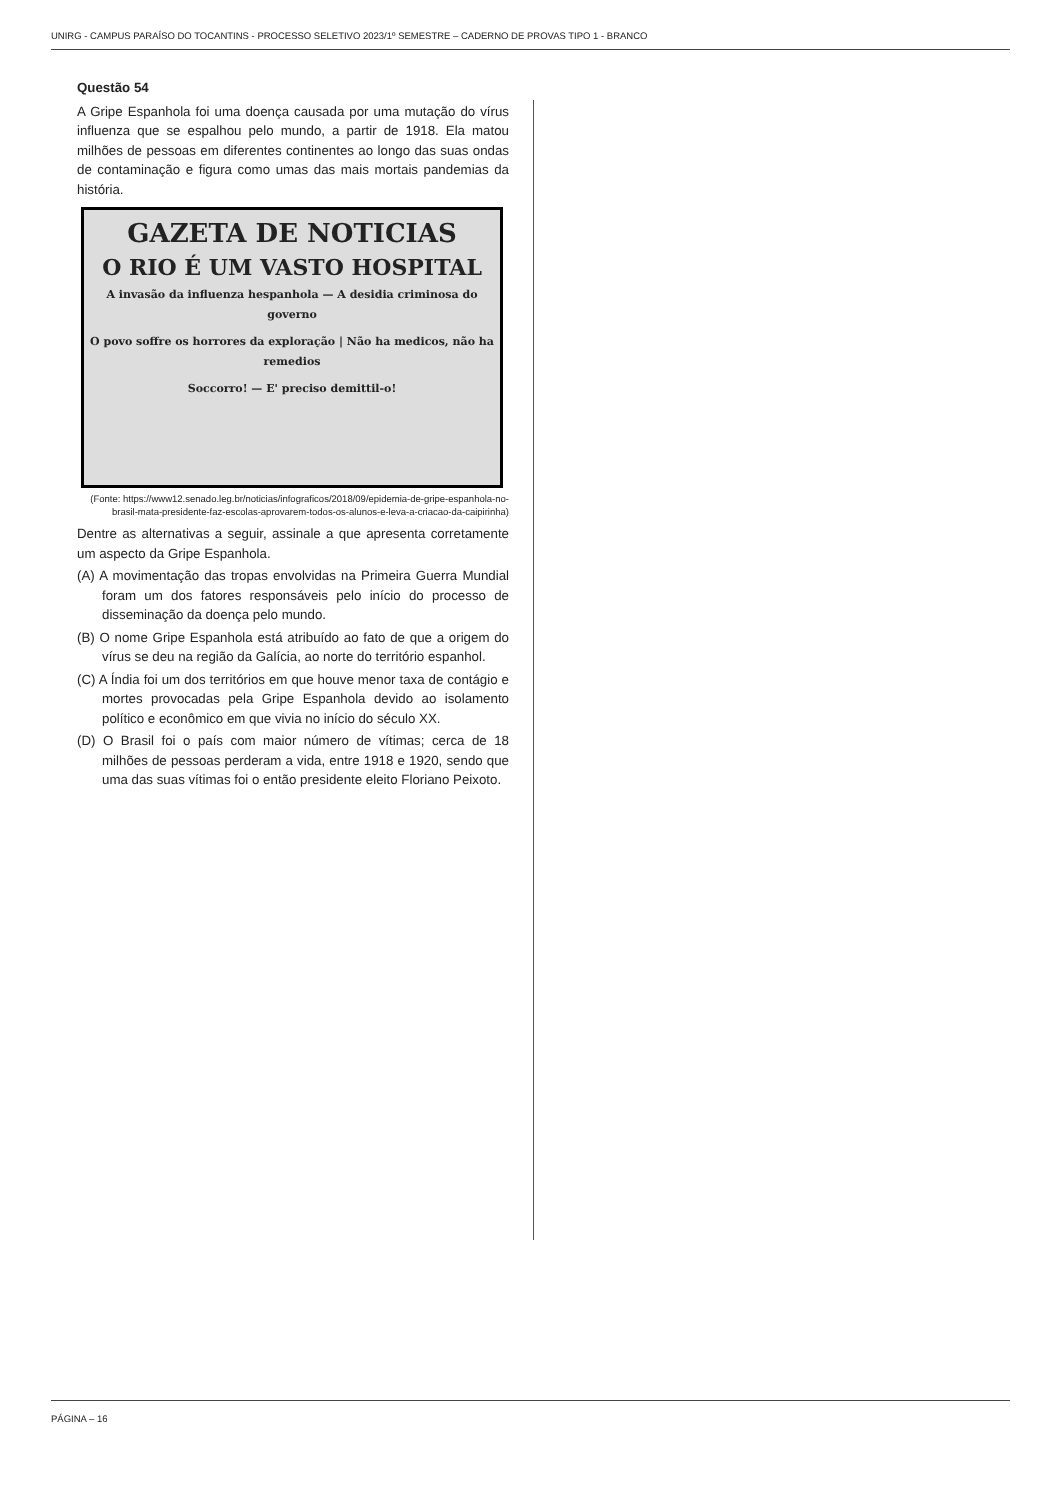UNIRG - CAMPUS PARAÍSO DO TOCANTINS - PROCESSO SELETIVO 2023/1º SEMESTRE – CADERNO DE PROVAS TIPO 1 - BRANCO
Questão 54
A Gripe Espanhola foi uma doença causada por uma mutação do vírus influenza que se espalhou pelo mundo, a partir de 1918. Ela matou milhões de pessoas em diferentes continentes ao longo das suas ondas de contaminação e figura como umas das mais mortais pandemias da história.
GAZETA DE NOTICIAS
O RIO É UM VASTO HOSPITAL
A invasão da influenza hespanhola — A desidia criminosa do governo
O povo soffre os horrores da exploração | Não ha medicos, não ha remedios
Soccorro! — E' preciso demittil-o!
(Fonte: https://www12.senado.leg.br/noticias/infograficos/2018/09/epidemia-de-gripe-espanhola-no-brasil-mata-presidente-faz-escolas-aprovarem-todos-os-alunos-e-leva-a-criacao-da-caipirinha)
Dentre as alternativas a seguir, assinale a que apresenta corretamente um aspecto da Gripe Espanhola.
(A) A movimentação das tropas envolvidas na Primeira Guerra Mundial foram um dos fatores responsáveis pelo início do processo de disseminação da doença pelo mundo.
(B) O nome Gripe Espanhola está atribuído ao fato de que a origem do vírus se deu na região da Galícia, ao norte do território espanhol.
(C) A Índia foi um dos territórios em que houve menor taxa de contágio e mortes provocadas pela Gripe Espanhola devido ao isolamento político e econômico em que vivia no início do século XX.
(D) O Brasil foi o país com maior número de vítimas; cerca de 18 milhões de pessoas perderam a vida, entre 1918 e 1920, sendo que uma das suas vítimas foi o então presidente eleito Floriano Peixoto.
PÁGINA – 16